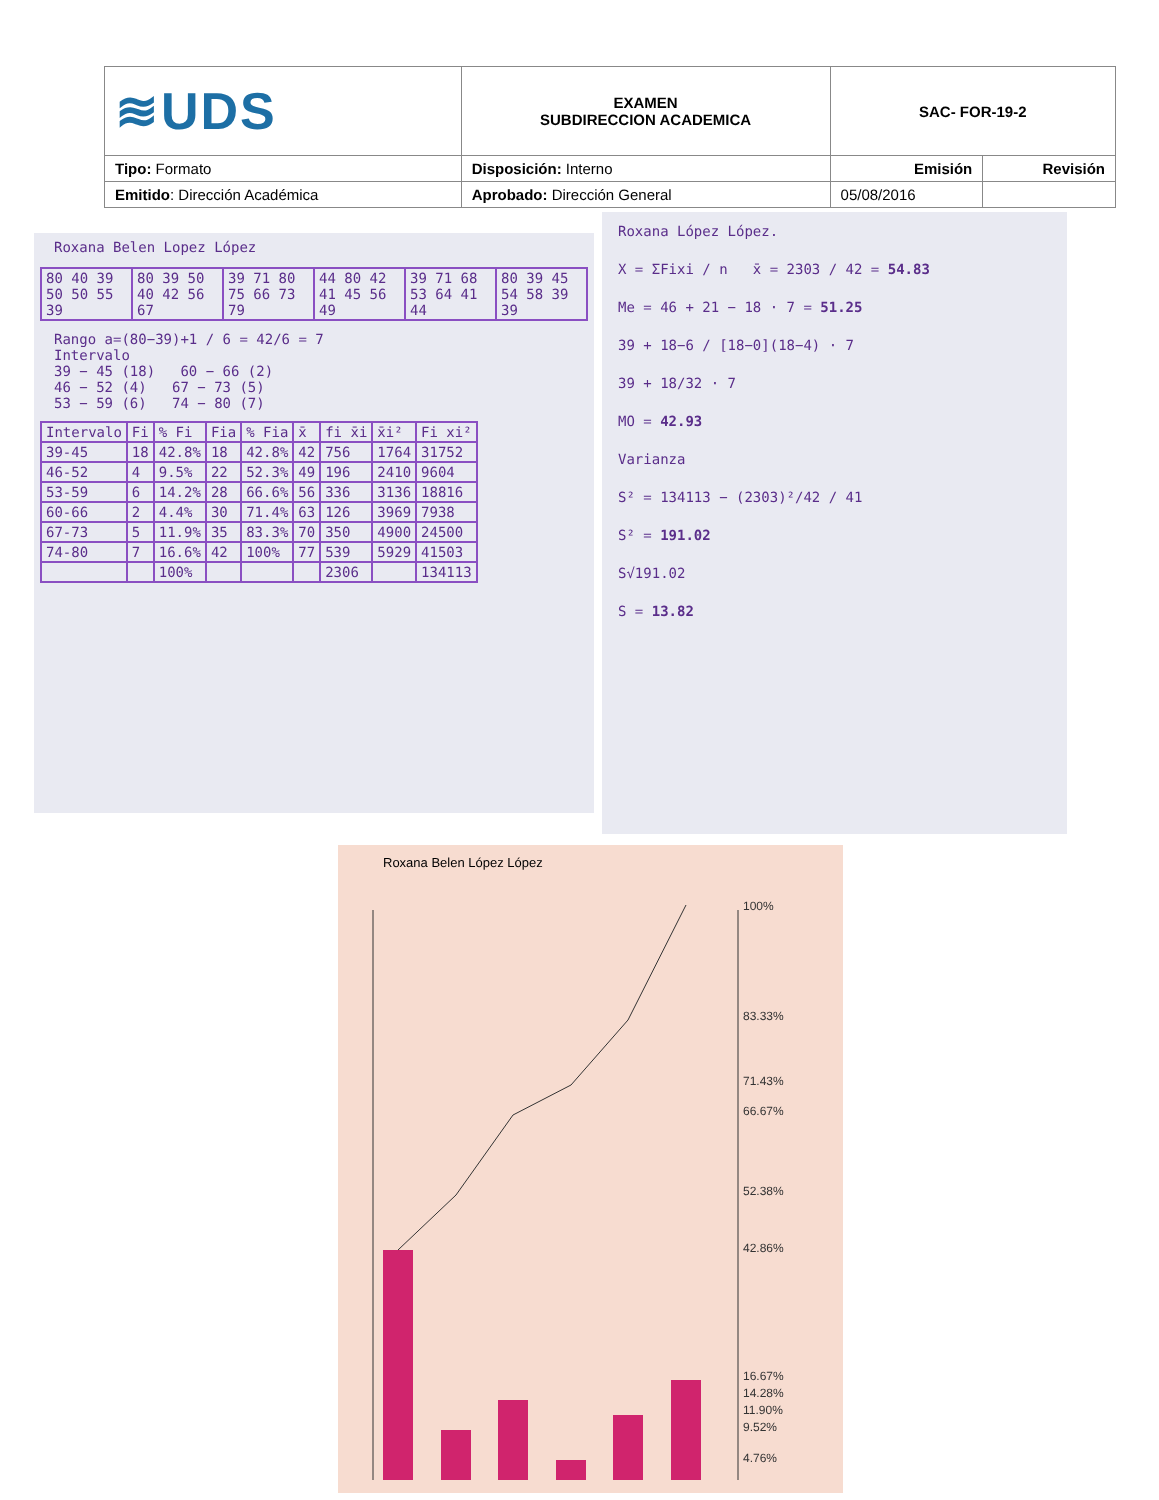| ≋UDS | EXAMEN SUBDIRECCION ACADEMICA | SAC- FOR-19-2 | |
| Tipo: Formato | Disposición: Interno | Emisión | Revisión |
| Emitido : Dirección Académica | Aprobado: Dirección General | 05/08/2016 | |
Roxana Belen Lopez López
| 80 40 39 50 50 55 39 | 80 39 50 40 42 56 67 | 39 71 80 75 66 73 79 | 44 80 42 41 45 56 49 | 39 71 68 53 64 41 44 | 80 39 45 54 58 39 39 |
Rango a=(80−39)+1 / 6 = 42/6 = 7
Intervalo
39 − 45 (18) 60 − 66 (2)
46 − 52 (4) 67 − 73 (5)
53 − 59 (6) 74 − 80 (7)
| Intervalo | Fi | % Fi | Fia | % Fia | x̄ | fi x̄i | x̄i² | Fi xi² |
| 39-45 | 18 | 42.8% | 18 | 42.8% | 42 | 756 | 1764 | 31752 |
| 46-52 | 4 | 9.5% | 22 | 52.3% | 49 | 196 | 2410 | 9604 |
| 53-59 | 6 | 14.2% | 28 | 66.6% | 56 | 336 | 3136 | 18816 |
| 60-66 | 2 | 4.4% | 30 | 71.4% | 63 | 126 | 3969 | 7938 |
| 67-73 | 5 | 11.9% | 35 | 83.3% | 70 | 350 | 4900 | 24500 |
| 74-80 | 7 | 16.6% | 42 | 100% | 77 | 539 | 5929 | 41503 |
| | | 100% | | | | 2306 | | 134113 |
Roxana López López.
X = ΣFixi / n x̄ = 2303 / 42 = 54.83
Me = 46 + 21 − 18 · 7 = 51.25
39 + 18−6 / [18−0](18−4) · 7
39 + 18/32 · 7
MO = 42.93
Varianza
S² = 134113 − (2303)²/42 / 41
S² = 191.02
S√191.02
S = 13.82
Roxana Belen López López
100%
83.33%
71.43%
66.67%
52.38%
42.86%
16.67%
14.28%
11.90%
9.52%
4.76%